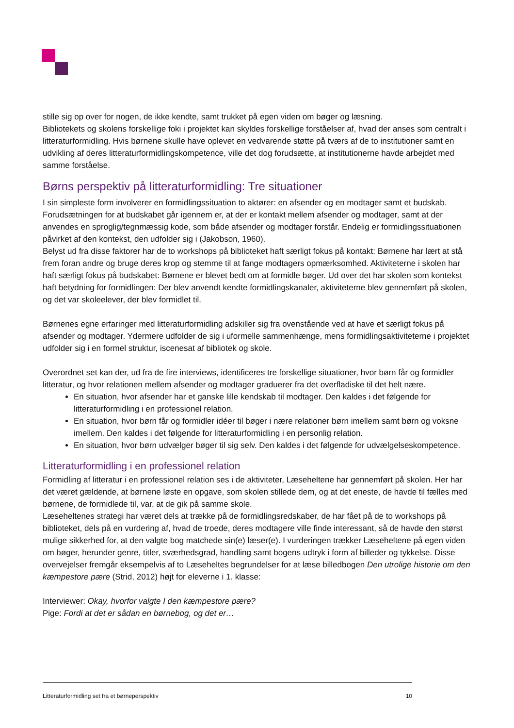stille sig op over for nogen, de ikke kendte, samt trukket på egen viden om bøger og læsning.
Bibliotekets og skolens forskellige foki i projektet kan skyldes forskellige forståelser af, hvad der anses som centralt i litteraturformidling. Hvis børnene skulle have oplevet en vedvarende støtte på tværs af de to institutioner samt en udvikling af deres litteraturformidlingskompetence, ville det dog forudsætte, at institutionerne havde arbejdet med samme forståelse.
Børns perspektiv på litteraturformidling: Tre situationer
I sin simpleste form involverer en formidlingssituation to aktører: en afsender og en modtager samt et budskab. Forudsætningen for at budskabet går igennem er, at der er kontakt mellem afsender og modtager, samt at der anvendes en sproglig/tegnmæssig kode, som både afsender og modtager forstår. Endelig er formidlingssituationen påvirket af den kontekst, den udfolder sig i (Jakobson, 1960).
Belyst ud fra disse faktorer har de to workshops på biblioteket haft særligt fokus på kontakt: Børnene har lært at stå frem foran andre og bruge deres krop og stemme til at fange modtagers opmærksomhed. Aktiviteterne i skolen har haft særligt fokus på budskabet: Børnene er blevet bedt om at formidle bøger. Ud over det har skolen som kontekst haft betydning for formidlingen: Der blev anvendt kendte formidlingskanaler, aktiviteterne blev gennemført på skolen, og det var skoleelever, der blev formidlet til.
Børnenes egne erfaringer med litteraturformidling adskiller sig fra ovenstående ved at have et særligt fokus på afsender og modtager. Ydermere udfolder de sig i uformelle sammenhænge, mens formidlingsaktiviteterne i projektet udfolder sig i en formel struktur, iscenesat af bibliotek og skole.
Overordnet set kan der, ud fra de fire interviews, identificeres tre forskellige situationer, hvor børn får og formidler litteratur, og hvor relationen mellem afsender og modtager graduerer fra det overfladiske til det helt nære.
En situation, hvor afsender har et ganske lille kendskab til modtager. Den kaldes i det følgende for litteraturformidling i en professionel relation.
En situation, hvor børn får og formidler idéer til bøger i nære relationer børn imellem samt børn og voksne imellem. Den kaldes i det følgende for litteraturformidling i en personlig relation.
En situation, hvor børn udvælger bøger til sig selv. Den kaldes i det følgende for udvælgelseskompetence.
Litteraturformidling i en professionel relation
Formidling af litteratur i en professionel relation ses i de aktiviteter, Læseheltene har gennemført på skolen. Her har det været gældende, at børnene løste en opgave, som skolen stillede dem, og at det eneste, de havde til fælles med børnene, de formidlede til, var, at de gik på samme skole.
Læseheltenes strategi har været dels at trække på de formidlingsredskaber, de har fået på de to workshops på biblioteket, dels på en vurdering af, hvad de troede, deres modtagere ville finde interessant, så de havde den størst mulige sikkerhed for, at den valgte bog matchede sin(e) læser(e). I vurderingen trækker Læseheltene på egen viden om bøger, herunder genre, titler, sværhedsgrad, handling samt bogens udtryk i form af billeder og tykkelse. Disse overvejelser fremgår eksempelvis af to Læseheltes begrundelser for at læse billedbogen Den utrolige historie om den kæmpestore pære (Strid, 2012) højt for eleverne i 1. klasse:
Interviewer: Okay, hvorfor valgte I den kæmpestore pære?
Pige: Fordi at det er sådan en børnebog, og det er…
Litteraturformidling set fra et børneperspektiv 10